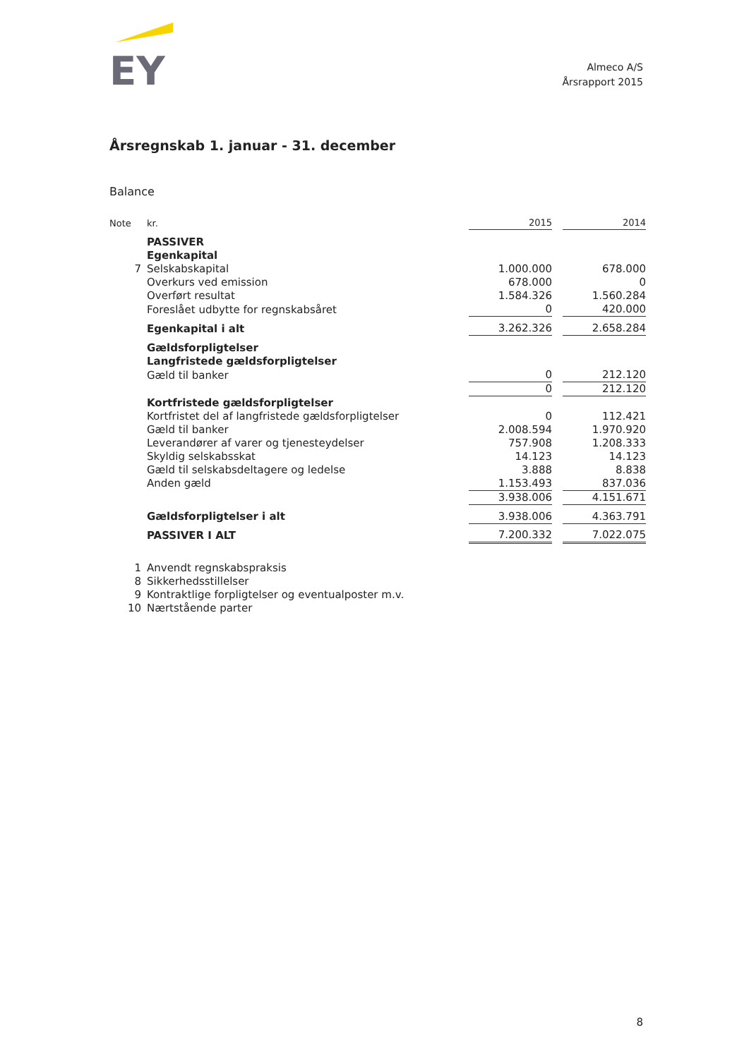EY
Almeco A/S
Årsrapport 2015
Årsregnskab 1. januar - 31. december
Balance
| Note | kr. | 2015 | | 2014 |
| --- | --- | --- | --- | --- |
| | PASSIVER | | | |
| | Egenkapital | | | |
| 7 | Selskabskapital | 1.000.000 | | 678.000 |
| | Overkurs ved emission | 678.000 | | 0 |
| | Overført resultat | 1.584.326 | | 1.560.284 |
| | Foreslået udbytte for regnskabsåret | 0 | | 420.000 |
| | Egenkapital i alt | 3.262.326 | | 2.658.284 |
| | Gældsforpligtelser | | | |
| | Langfristede gældsforpligtelser | | | |
| | Gæld til banker | 0 | | 212.120 |
| | | 0 | | 212.120 |
| | Kortfristede gældsforpligtelser | | | |
| | Kortfristet del af langfristede gældsforpligtelser | 0 | | 112.421 |
| | Gæld til banker | 2.008.594 | | 1.970.920 |
| | Leverandører af varer og tjenesteydelser | 757.908 | | 1.208.333 |
| | Skyldig selskabsskat | 14.123 | | 14.123 |
| | Gæld til selskabsdeltagere og ledelse | 3.888 | | 8.838 |
| | Anden gæld | 1.153.493 | | 837.036 |
| | | 3.938.006 | | 4.151.671 |
| | Gældsforpligtelser i alt | 3.938.006 | | 4.363.791 |
| | PASSIVER I ALT | 7.200.332 | | 7.022.075 |
| 1 | Anvendt regnskabspraksis | | | |
| 8 | Sikkerhedsstillelser | | | |
| 9 | Kontraktlige forpligtelser og eventualposter m.v. | | | |
| 10 | Nærtstående parter | | | |
8